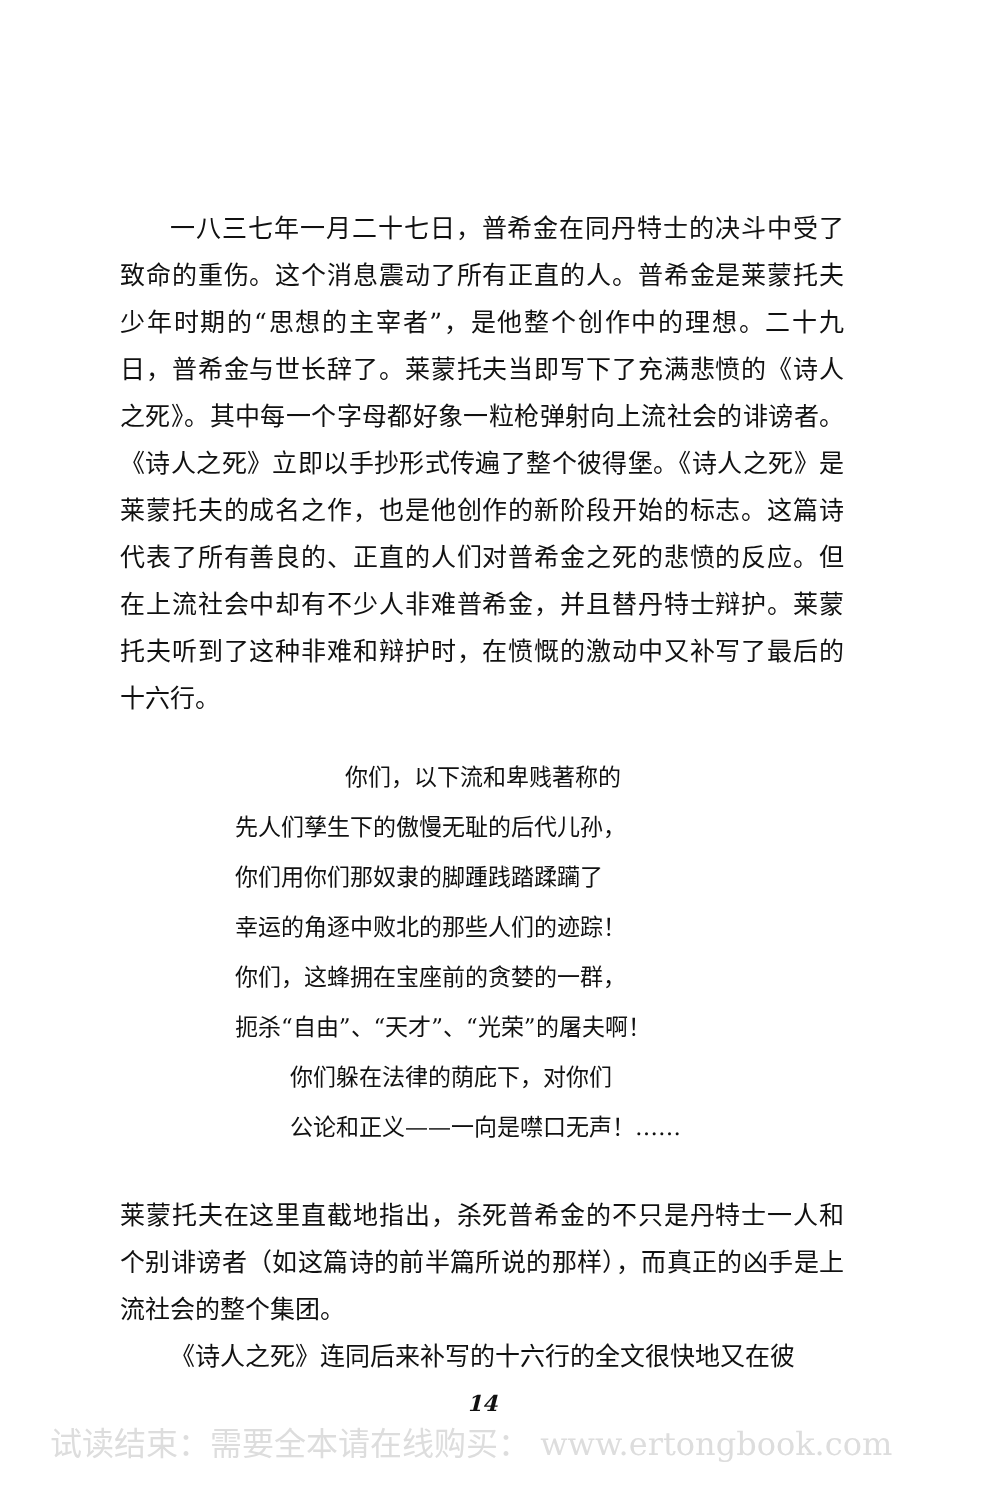一八三七年一月二十七日，普希金在同丹特士的决斗中受了致命的重伤。这个消息震动了所有正直的人。普希金是莱蒙托夫少年时期的“思想的主宰者”，是他整个创作中的理想。二十九日，普希金与世长辞了。莱蒙托夫当即写下了充满悲愤的《诗人之死》。其中每一个字母都好象一粒枪弹射向上流社会的诽谤者。《诗人之死》立即以手抄形式传遍了整个彼得堡。《诗人之死》是莱蒙托夫的成名之作，也是他创作的新阶段开始的标志。这篇诗代表了所有善良的、正直的人们对普希金之死的悲愤的反应。但在上流社会中却有不少人非难普希金，并且替丹特士辩护。莱蒙托夫听到了这种非难和辩护时，在愤慨的激动中又补写了最后的十六行。
你们，以下流和卑贱著称的
先人们孳生下的傲慢无耻的后代儿孙，
你们用你们那奴隶的脚踵践踏蹂躏了
幸运的角逐中败北的那些人们的迹踪！
你们，这蜂拥在宝座前的贪婪的一群，
扼杀“自由”、“天才”、“光荣”的屠夫啊！
你们躲在法律的荫庇下，对你们
公论和正义——一向是噤口无声！……
莱蒙托夫在这里直截地指出，杀死普希金的不只是丹特士一人和个别诽谤者（如这篇诗的前半篇所说的那样），而真正的凶手是上流社会的整个集团。
《诗人之死》连同后来补写的十六行的全文很快地又在彼
14
试读结束：需要全本请在线购买： www.ertongbook.com